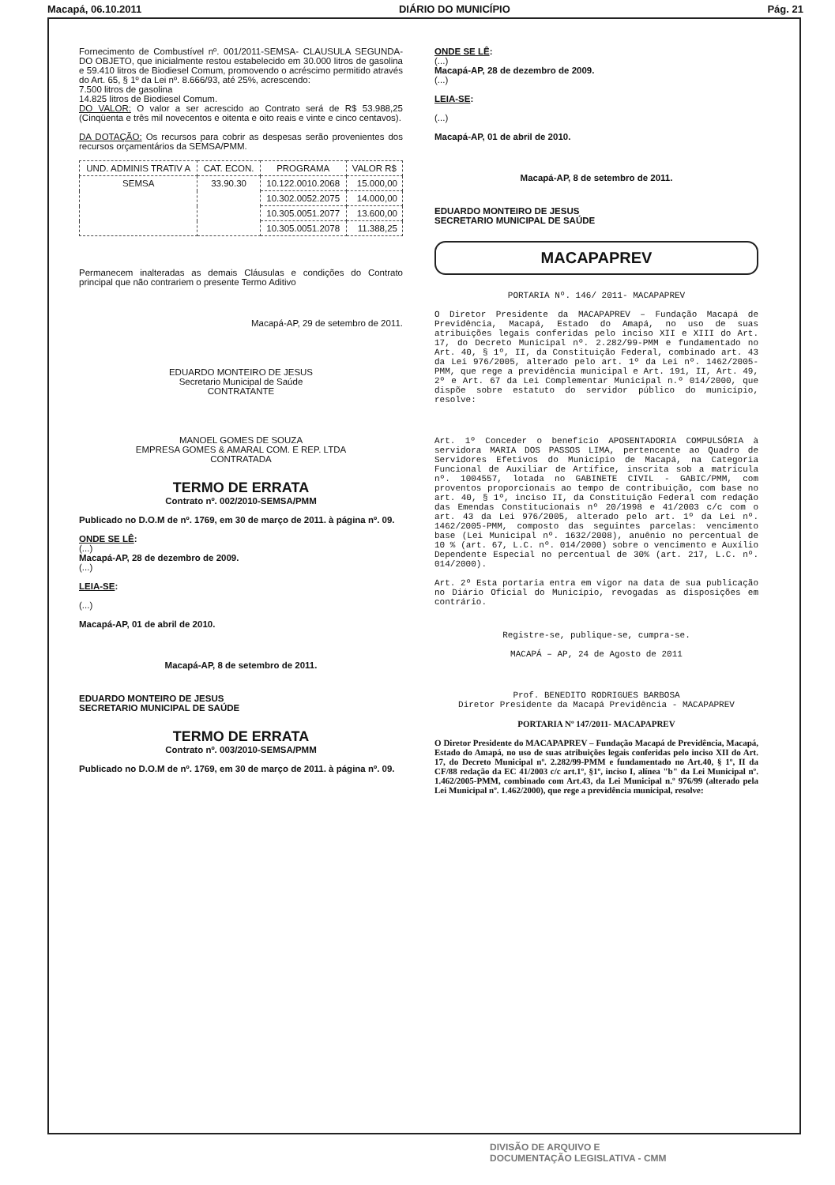Macapá, 06.10.2011 DIÁRIO DO MUNICÍPIO Pág. 21
Fornecimento de Combustível nº. 001/2011-SEMSA- CLAUSULA SEGUNDA- DO OBJETO, que inicialmente restou estabelecido em 30.000 litros de gasolina e 59.410 litros de Biodiesel Comum, promovendo o acréscimo permitido através do Art. 65, § 1º da Lei nº. 8.666/93, até 25%, acrescendo:
7.500 litros de gasolina
14.825 litros de Biodiesel Comum.
DO VALOR: O valor a ser acrescido ao Contrato será de R$ 53.988,25 (Cinqüenta e três mil novecentos e oitenta e oito reais e vinte e cinco centavos).
DA DOTAÇÃO: Os recursos para cobrir as despesas serão provenientes dos recursos orçamentários da SEMSA/PMM.
| UND. ADMINIS TRATIV A | CAT. ECON. | PROGRAMA | VALOR R$ |
| --- | --- | --- | --- |
| SEMSA | 33.90.30 | 10.122.0010.2068 | 15.000,00 |
| | | 10.302.0052.2075 | 14.000,00 |
| | | 10.305.0051.2077 | 13.600,00 |
| | | 10.305.0051.2078 | 11.388,25 |
Permanecem inalteradas as demais Cláusulas e condições do Contrato principal que não contrariem o presente Termo Aditivo
Macapá-AP, 29 de setembro de 2011.
EDUARDO MONTEIRO DE JESUS
Secretario Municipal de Saúde
CONTRATANTE
MANOEL GOMES DE SOUZA
EMPRESA GOMES & AMARAL COM. E REP. LTDA
CONTRATADA
TERMO DE ERRATA
Contrato nº. 002/2010-SEMSA/PMM
Publicado no D.O.M de nº. 1769, em 30 de março de 2011. à página nº. 09.
ONDE SE LÊ:
(...)
Macapá-AP, 28 de dezembro de 2009.
(...)
LEIA-SE:
(...)
Macapá-AP, 01 de abril de 2010.
Macapá-AP, 8 de setembro de 2011.
EDUARDO MONTEIRO DE JESUS
SECRETARIO MUNICIPAL DE SAÚDE
TERMO DE ERRATA
Contrato nº. 003/2010-SEMSA/PMM
Publicado no D.O.M de nº. 1769, em 30 de março de 2011. à página nº. 09.
ONDE SE LÊ:
(...)
Macapá-AP, 28 de dezembro de 2009.
(...)
LEIA-SE:
(...)
Macapá-AP, 01 de abril de 2010.
Macapá-AP, 8 de setembro de 2011.
EDUARDO MONTEIRO DE JESUS
SECRETARIO MUNICIPAL DE SAÚDE
MACAPAPREV
PORTARIA Nº. 146/ 2011- MACAPAPREV
O Diretor Presidente da MACAPAPREV – Fundação Macapá de Previdência, Macapá, Estado do Amapá, no uso de suas atribuições legais conferidas pelo inciso XII e XIII do Art. 17, do Decreto Municipal nº. 2.282/99-PMM e fundamentado no Art. 40, § 1º, II, da Constituição Federal, combinado art. 43 da Lei 976/2005, alterado pelo art. 1º da Lei nº. 1462/2005-PMM, que rege a previdência municipal e Art. 191, II, Art. 49, 2º e Art. 67 da Lei Complementar Municipal n.º 014/2000, que dispõe sobre estatuto do servidor público do município, resolve:
Art. 1º Conceder o benefício APOSENTADORIA COMPULSÓRIA à servidora MARIA DOS PASSOS LIMA, pertencente ao Quadro de Servidores Efetivos do Município de Macapá, na Categoria Funcional de Auxiliar de Artífice, inscrita sob a matrícula nº. 1004557, lotada no GABINETE CIVIL - GABIC/PMM, com proventos proporcionais ao tempo de contribuição, com base no art. 40, § 1º, inciso II, da Constituição Federal com redação das Emendas Constitucionais nº 20/1998 e 41/2003 c/c com o art. 43 da Lei 976/2005, alterado pelo art. 1º da Lei nº. 1462/2005-PMM, composto das seguintes parcelas: vencimento base (Lei Municipal nº. 1632/2008), anuênio no percentual de 10 % (art. 67, L.C. nº. 014/2000) sobre o vencimento e Auxílio Dependente Especial no percentual de 30% (art. 217, L.C. nº. 014/2000).
Art. 2º Esta portaria entra em vigor na data de sua publicação no Diário Oficial do Município, revogadas as disposições em contrário.
Registre-se, publique-se, cumpra-se.
MACAPÁ – AP, 24 de Agosto de 2011
Prof. BENEDITO RODRIGUES BARBOSA
Diretor Presidente da Macapá Previdência - MACAPAPREV
PORTARIA Nº 147/2011- MACAPAPREV
O Diretor Presidente do MACAPAPREV – Fundação Macapá de Previdência, Macapá, Estado do Amapá, no uso de suas atribuições legais conferidas pelo inciso XII do Art. 17, do Decreto Municipal nº. 2.282/99-PMM e fundamentado no Art.40, § 1º, II da CF/88 redação da EC 41/2003 c/c art.1º, §1º, inciso I, alínea "b" da Lei Municipal nº. 1.462/2005-PMM, combinado com Art.43, da Lei Municipal n.º 976/99 (alterado pela Lei Municipal nº. 1.462/2000), que rege a previdência municipal, resolve:
DIVISÃO DE ARQUIVO E
DOCUMENTAÇÃO LEGISLATIVA - CMM